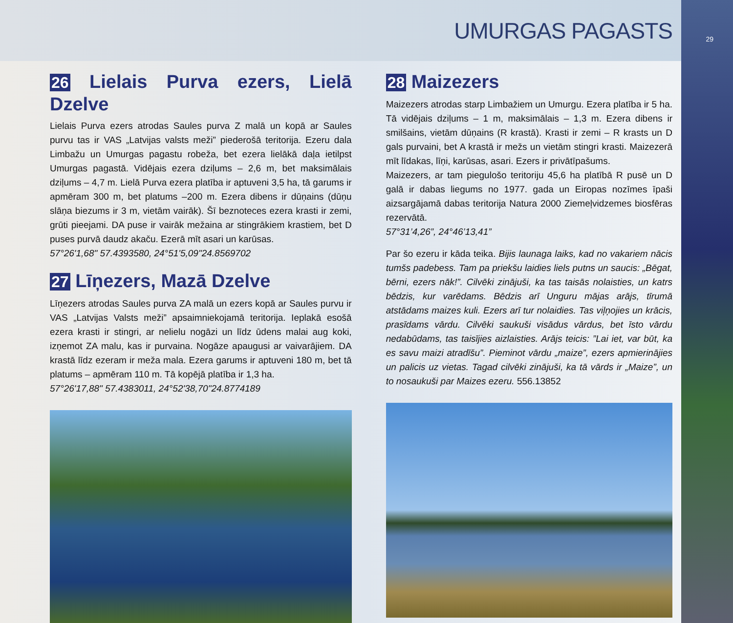29
UMURGAS PAGASTS
26 Lielais Purva ezers, Lielā Dzelve
Lielais Purva ezers atrodas Saules purva Z malā un kopā ar Saules purvu tas ir VAS „Latvijas valsts meži” piederošā teritorija. Ezeru dala Limbažu un Umurgas pagastu robeža, bet ezera lielākā daļa ietilpst Umurgas pagastā. Vidējais ezera dziļums – 2,6 m, bet maksimālais dziļums – 4,7 m. Lielā Purva ezera platība ir aptuveni 3,5 ha, tā garums ir apmēram 300 m, bet platums –200 m. Ezera dibens ir dūņains (dūņu slāņa biezums ir 3 m, vietām vairāk). Šī beznoteces ezera krasti ir zemi, grūti pieejami. DA puse ir vairāk mežaina ar stingrākiem krastiem, bet D puses purvā daudz akaču. Ezerā mīt asari un karūsas.
57°26'1,68" 57.4393580, 24°51'5,09"24.8569702
27 Līņezers, Mazā Dzelve
Līņezers atrodas Saules purva ZA malā un ezers kopā ar Saules purvu ir VAS „Latvijas Valsts meži” apsaimniekojamā teritorija. Ieplakā esošā ezera krasti ir stingri, ar nelielu nogāzi un līdz ūdens malai aug koki, izņemot ZA malu, kas ir purvaina. Nogāze apaugusi ar vaivarājiem. DA krastā līdz ezeram ir meža mala. Ezera garums ir aptuveni 180 m, bet tā platums – apmēram 110 m. Tā kopējā platība ir 1,3 ha.
57°26'17,88" 57.4383011, 24°52'38,70"24.8774189
28 Maizezers
Maizezers atrodas starp Limbažiem un Umurgu. Ezera platība ir 5 ha. Tā vidējais dziļums – 1 m, maksimālais – 1,3 m. Ezera dibens ir smilšains, vietām dūņains (R krastā). Krasti ir zemi – R krasts un D gals purvaini, bet A krastā ir mežs un vietām stingri krasti. Maizezerā mīt līdakas, līņi, karūsas, asari. Ezers ir privātīpašums.
Maizezers, ar tam piegulošo teritoriju 45,6 ha platībā R pusē un D galā ir dabas liegums no 1977. gada un Eiropas nozīmes īpaši aizsargājamā dabas teritorija Natura 2000 Ziemeļvidzemes biosfēras rezervātā.
57°31’4,26”, 24°46’13,41”
Par šo ezeru ir kāda teika. Bijis launaga laiks, kad no vakariem nācis tumšs padebess. Tam pa priekšu laidies liels putns un saucis: „Bēgat, bērni, ezers nāk!”. Cilvēki zinājuši, ka tas taisās nolaisties, un katrs bēdzis, kur varēdams. Bēdzis arī Unguru mājas arājs, tīrumā atstādams maizes kuli. Ezers arī tur nolaidies. Tas viļņojies un krācis, prasīdams vārdu. Cilvēki saukuši visādus vārdus, bet īsto vārdu nedabūdams, tas taisījies aizlaisties. Arājs teicis: ”Lai iet, var būt, ka es savu maizi atradīšu”. Pieminot vārdu „maize”, ezers apmierinājies un palicis uz vietas. Tagad cilvēki zinājuši, ka tā vārds ir „Maize”, un to nosaukuši par Maizes ezeru. 556.13852